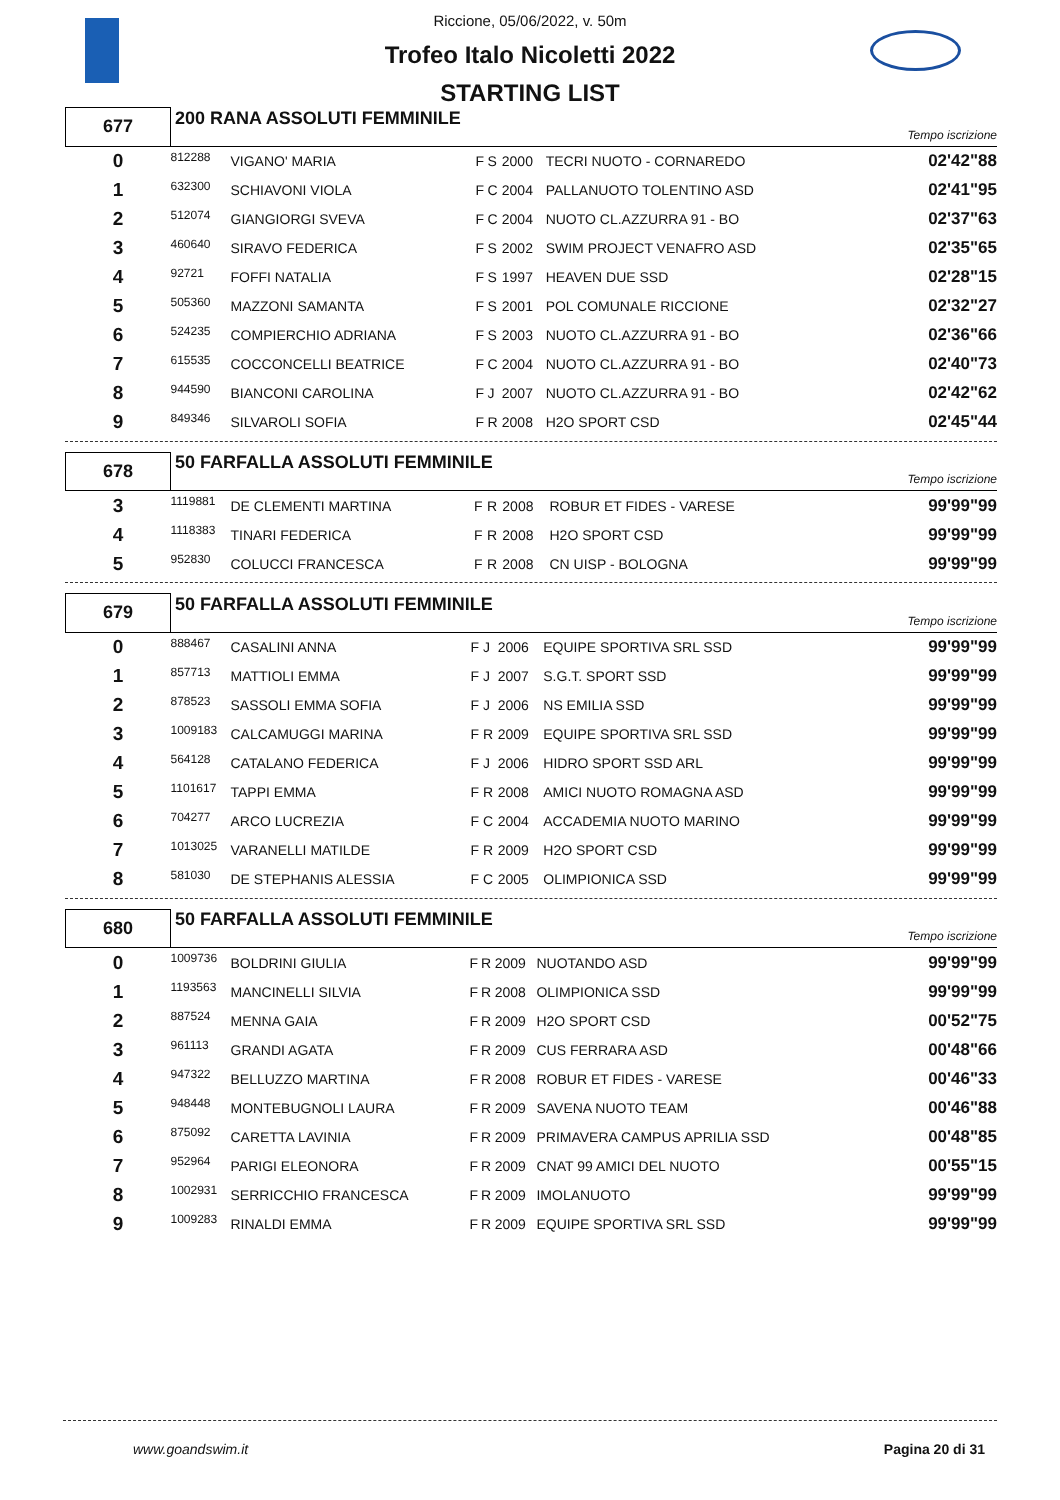Riccione, 05/06/2022, v. 50m
Trofeo Italo Nicoletti 2022
STARTING LIST
| 677 | 200 RANA ASSOLUTI FEMMINILE | | | | | | Tempo iscrizione |
| 0 | 812288 | VIGANO' MARIA | F | S | 2000 | TECRI NUOTO - CORNAREDO | 02'42"88 |
| 1 | 632300 | SCHIAVONI VIOLA | F | C | 2004 | PALLANUOTO TOLENTINO ASD | 02'41"95 |
| 2 | 512074 | GIANGIORGI SVEVA | F | C | 2004 | NUOTO CL.AZZURRA 91 - BO | 02'37"63 |
| 3 | 460640 | SIRAVO FEDERICA | F | S | 2002 | SWIM PROJECT VENAFRO ASD | 02'35"65 |
| 4 | 92721 | FOFFI NATALIA | F | S | 1997 | HEAVEN DUE SSD | 02'28"15 |
| 5 | 505360 | MAZZONI SAMANTA | F | S | 2001 | POL COMUNALE RICCIONE | 02'32"27 |
| 6 | 524235 | COMPIERCHIO ADRIANA | F | S | 2003 | NUOTO CL.AZZURRA 91 - BO | 02'36"66 |
| 7 | 615535 | COCCONCELLI BEATRICE | F | C | 2004 | NUOTO CL.AZZURRA 91 - BO | 02'40"73 |
| 8 | 944590 | BIANCONI CAROLINA | F | J | 2007 | NUOTO CL.AZZURRA 91 - BO | 02'42"62 |
| 9 | 849346 | SILVAROLI SOFIA | F | R | 2008 | H2O SPORT CSD | 02'45"44 |
| 678 | 50 FARFALLA ASSOLUTI FEMMINILE | | | | | | Tempo iscrizione |
| 3 | 1119881 | DE CLEMENTI MARTINA | F | R | 2008 | ROBUR ET FIDES - VARESE | 99'99"99 |
| 4 | 1118383 | TINARI FEDERICA | F | R | 2008 | H2O SPORT CSD | 99'99"99 |
| 5 | 952830 | COLUCCI FRANCESCA | F | R | 2008 | CN UISP - BOLOGNA | 99'99"99 |
| 679 | 50 FARFALLA ASSOLUTI FEMMINILE | | | | | | Tempo iscrizione |
| 0 | 888467 | CASALINI ANNA | F | J | 2006 | EQUIPE SPORTIVA SRL SSD | 99'99"99 |
| 1 | 857713 | MATTIOLI EMMA | F | J | 2007 | S.G.T. SPORT SSD | 99'99"99 |
| 2 | 878523 | SASSOLI EMMA SOFIA | F | J | 2006 | NS EMILIA SSD | 99'99"99 |
| 3 | 1009183 | CALCAMUGGI MARINA | F | R | 2009 | EQUIPE SPORTIVA SRL SSD | 99'99"99 |
| 4 | 564128 | CATALANO FEDERICA | F | J | 2006 | HIDRO SPORT SSD ARL | 99'99"99 |
| 5 | 1101617 | TAPPI EMMA | F | R | 2008 | AMICI NUOTO ROMAGNA ASD | 99'99"99 |
| 6 | 704277 | ARCO LUCREZIA | F | C | 2004 | ACCADEMIA NUOTO MARINO | 99'99"99 |
| 7 | 1013025 | VARANELLI MATILDE | F | R | 2009 | H2O SPORT CSD | 99'99"99 |
| 8 | 581030 | DE STEPHANIS ALESSIA | F | C | 2005 | OLIMPIONICA SSD | 99'99"99 |
| 680 | 50 FARFALLA ASSOLUTI FEMMINILE | | | | | | Tempo iscrizione |
| 0 | 1009736 | BOLDRINI GIULIA | F | R | 2009 | NUOTANDO ASD | 99'99"99 |
| 1 | 1193563 | MANCINELLI SILVIA | F | R | 2008 | OLIMPIONICA SSD | 99'99"99 |
| 2 | 887524 | MENNA GAIA | F | R | 2009 | H2O SPORT CSD | 00'52"75 |
| 3 | 961113 | GRANDI AGATA | F | R | 2009 | CUS FERRARA ASD | 00'48"66 |
| 4 | 947322 | BELLUZZO MARTINA | F | R | 2008 | ROBUR ET FIDES - VARESE | 00'46"33 |
| 5 | 948448 | MONTEBUGNOLI LAURA | F | R | 2009 | SAVENA NUOTO TEAM | 00'46"88 |
| 6 | 875092 | CARETTA LAVINIA | F | R | 2009 | PRIMAVERA CAMPUS APRILIA SSD | 00'48"85 |
| 7 | 952964 | PARIGI ELEONORA | F | R | 2009 | CNAT 99 AMICI DEL NUOTO | 00'55"15 |
| 8 | 1002931 | SERRICCHIO FRANCESCA | F | R | 2009 | IMOLANUOTO | 99'99"99 |
| 9 | 1009283 | RINALDI EMMA | F | R | 2009 | EQUIPE SPORTIVA SRL SSD | 99'99"99 |
www.goandswim.it Pagina 20 di 31